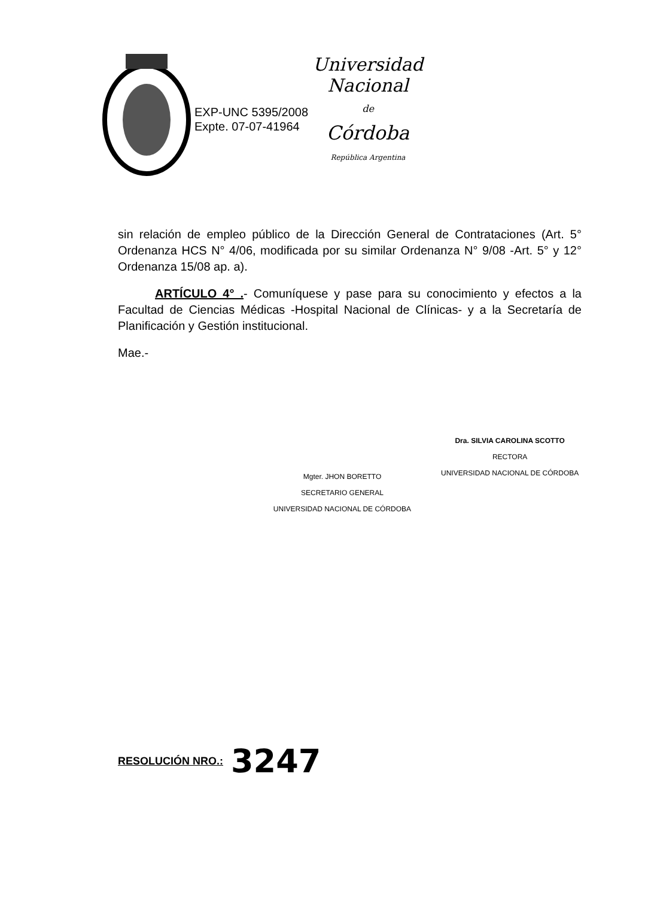EXP-UNC 5395/2008
Expte. 07-07-41964
Universidad Nacional
de
Córdoba
República Argentina
sin relación de empleo público de la Dirección General de Contrataciones (Art. 5° Ordenanza HCS N° 4/06, modificada por su similar Ordenanza N° 9/08 -Art. 5° y 12° Ordenanza 15/08 ap. a).
ARTÍCULO 4° .- Comuníquese y pase para su conocimiento y efectos a la Facultad de Ciencias Médicas -Hospital Nacional de Clínicas- y a la Secretaría de Planificación y Gestión institucional.
Mae.-
Mgter. JHON BORETTO
SECRETARIO GENERAL
UNIVERSIDAD NACIONAL DE CÓRDOBA
Dra. SILVIA CAROLINA SCOTTO
RECTORA
UNIVERSIDAD NACIONAL DE CÓRDOBA
RESOLUCIÓN NRO.: 3247